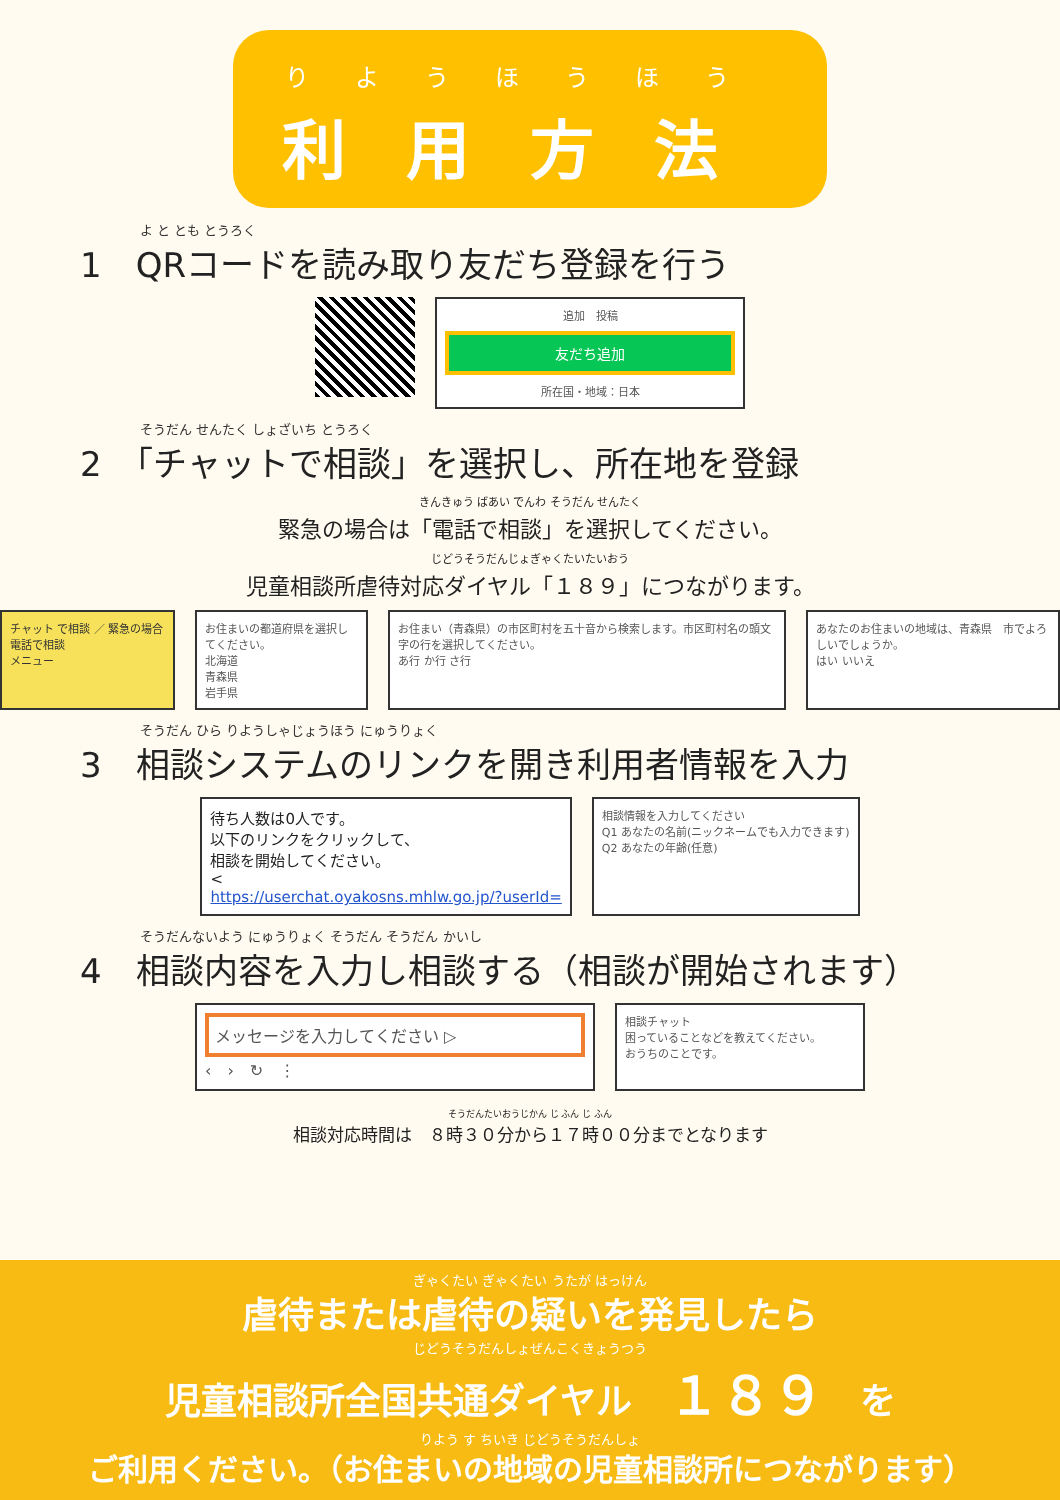りようほうほう
利用方法
よ と とも とうろく
1　QRコードを読み取り友だち登録を行う
追加　投稿
友だち追加
所在国・地域：日本
そうだん せんたく しょざいち とうろく
2　「チャットで相談」を選択し、所在地を登録
きんきゅう ばあい でんわ そうだん せんたく
緊急の場合は「電話で相談」を選択してください。
じどうそうだんじょぎゃくたいたいおう
児童相談所虐待対応ダイヤル「１８９」につながります。
チャット で相談 ／ 緊急の場合 電話で相談
メニュー
お住まいの都道府県を選択してください。
北海道
青森県
岩手県
お住まい（青森県）の市区町村を五十音から検索します。市区町村名の頭文字の行を選択してください。
あ行 か行 さ行
あなたのお住まいの地域は、青森県　市でよろしいでしょうか。
はい いいえ
そうだん ひら りようしゃじょうほう にゅうりょく
3　相談システムのリンクを開き利用者情報を入力
待ち人数は0人です。
以下のリンクをクリックして、
相談を開始してください。
<
https://userchat.oyakosns.mhlw.go.jp/?userId=
相談情報を入力してください
Q1 あなたの名前(ニックネームでも入力できます)
Q2 あなたの年齢(任意)
そうだんないよう にゅうりょく そうだん そうだん かいし
4　相談内容を入力し相談する（相談が開始されます）
メッセージを入力してください ▷
‹　›　↻　⋮
相談チャット
困っていることなどを教えてください。
おうちのことです。
そうだんたいおうじかん じ ふん じ ふん
相談対応時間は　８時３０分から１７時００分までとなります
ぎゃくたい ぎゃくたい うたが はっけん
虐待または虐待の疑いを発見したら
じどうそうだんしょぜんこくきょうつう
児童相談所全国共通ダイヤル　１８９　を
りよう す ちいき じどうそうだんしょ
ご利用ください。（お住まいの地域の児童相談所につながります）